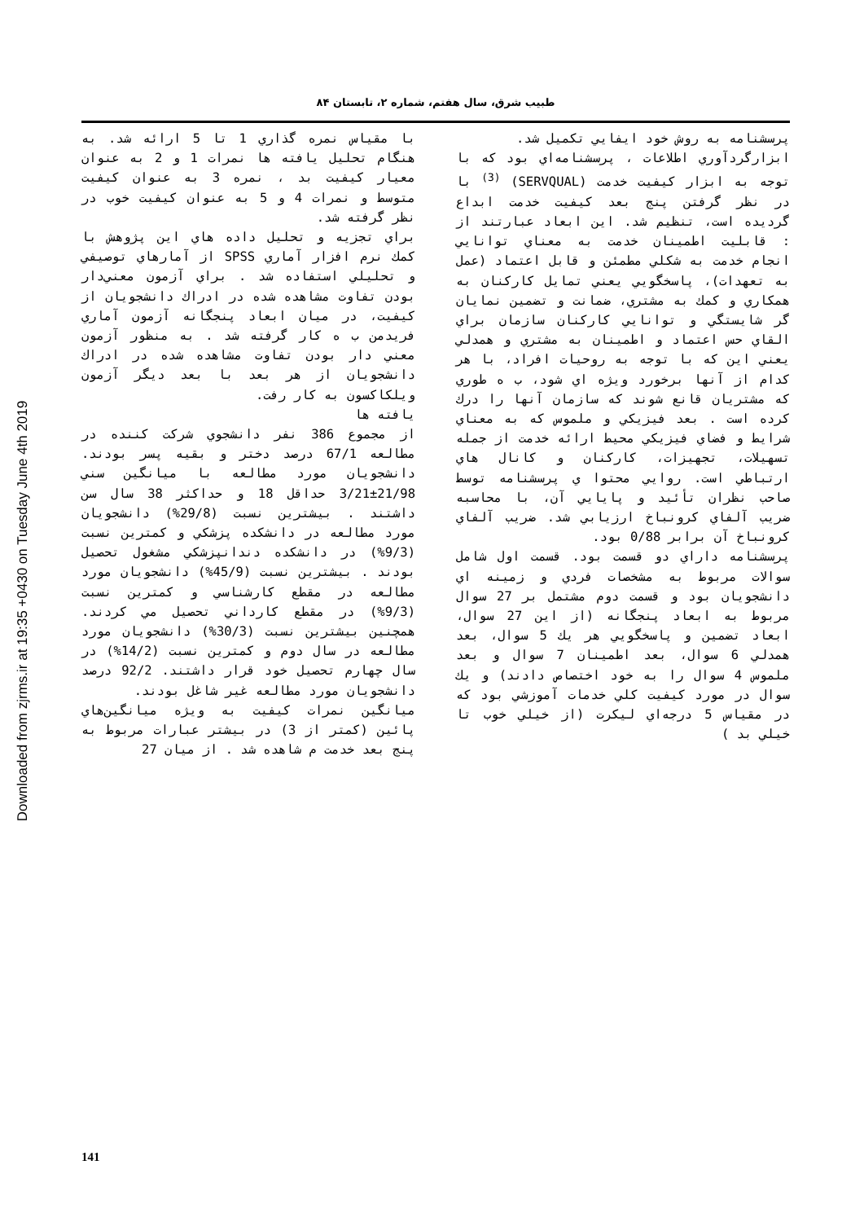طبيب شرق، سال هفتم، شماره ۲، تابستان ۸۴
پرسشنامه به روش خود ايفايي تكميل شد.
ابزارگردآوري اطلاعات ، پرسشنامه‌اي بود كه با توجه به ابزار كيفيت خدمت (SERVQUAL) <sup>(3)</sup> با در نظر گرفتن پنج بعد كيفيت خدمت ابداع گرديده است، تنظيم شد. اين ابعاد عبارتند از : قابليت اطمينان خدمت به معناي توانايي انجام خدمت به شكلي مطمئن و قابل اعتماد (عمل به تعهدات)، پاسخگويي يعني تمايل كاركنان به همكاري و كمك به مشتري، ضمانت و تضمين نمايان گر شايستگي و توانايي كاركنان سازمان براي القاي حس اعتماد و اطمينان به مشتري و همدلي يعني اين كه با توجه به روحيات افراد، با هر كدام از آنها برخورد ويژه اي شود، ب ه طوري كه مشتريان قانع شوند كه سازمان آنها را درك كرده است . بعد فيزيكي و ملموس كه به معناي شرايط و فضاي فيزيكي محيط ارائه خدمت از جمله تسهيلات، تجهيزات، كاركنان و كانال هاي ارتباطي است. روايي محتوا ي پرسشنامه توسط صاحب نظران تأئيد و پايايي آن، با محاسبه ضريب آلفاي كرونباخ ارزيابي شد. ضريب آلفاي كرونباخ آن برابر 0/88 بود.
پرسشنامه داراي دو قسمت بود. قسمت اول شامل سوالات مربوط به مشخصات فردي و زمينه اي دانشجويان بود و قسمت دوم مشتمل بر 27 سوال مربوط به ابعاد پنجگانه (از اين 27 سوال، ابعاد تضمين و پاسخگويي هر يك 5 سوال، بعد همدلي 6 سوال، بعد اطمينان 7 سوال و بعد ملموس 4 سوال را به خود اختصاص دادند) و يك سوال در مورد كيفيت كلي خدمات آموزشي بود كه در مقياس 5 درجه‌اي ليكرت (از خيلي خوب تا خيلي بد )
با مقياس نمره گذاري 1 تا 5 ارائه شد. به هنگام تحليل يافته ها نمرات 1 و 2 به عنوان معيار كيفيت بد ، نمره 3 به عنوان كيفيت متوسط و نمرات 4 و 5 به عنوان كيفيت خوب در نظر گرفته شد.
براي تجزيه و تحليل داده هاي اين پژوهش با كمك نرم افزار آماري SPSS از آمارهاي توصيفي و تحليلي استفاده شد . براي آزمون معني‌دار بودن تفاوت مشاهده شده در ادراك دانشجويان از كيفيت، در ميان ابعاد پنجگانه آزمون آماري فريدمن ب ه كار گرفته شد . به منظور آزمون معني دار بودن تفاوت مشاهده شده در ادراك دانشجويان از هر بعد با بعد ديگر آزمون ويلكاكسون به كار رفت.
يافته ها
از مجموع 386 نفر دانشجوي شركت كننده در مطالعه 67/1 درصد دختر و بقيه پسر بودند. دانشجويان مورد مطالعه با ميانگين سني 21/98±3/21 حداقل 18 و حداكثر 38 سال سن داشتند . بيشترين نسبت (29/8%) دانشجويان مورد مطالعه در دانشكده پزشكي و كمترين نسبت (9/3%) در دانشكده دندانپزشكي مشغول تحصيل بودند . بيشترين نسبت (45/9%) دانشجويان مورد مطالعه در مقطع كارشناسي و كمترين نسبت (9/3%) در مقطع كارداني تحصيل مي كردند. همچنين بيشترين نسبت (30/3%) دانشجويان مورد مطالعه در سال دوم و كمترين نسبت (14/2%) در سال چهارم تحصيل خود قرار داشتند. 92/2 درصد دانشجويان مورد مطالعه غير شاغل بودند.
ميانگين نمرات كيفيت به ويژه ميانگين‌هاي پائين (كمتر از 3) در بيشتر عبارات مربوط به پنج بعد خدمت م شاهده شد . از ميان 27
Downloaded from zjrms.ir at 19:35 +0430 on Tuesday June 4th 2019
141